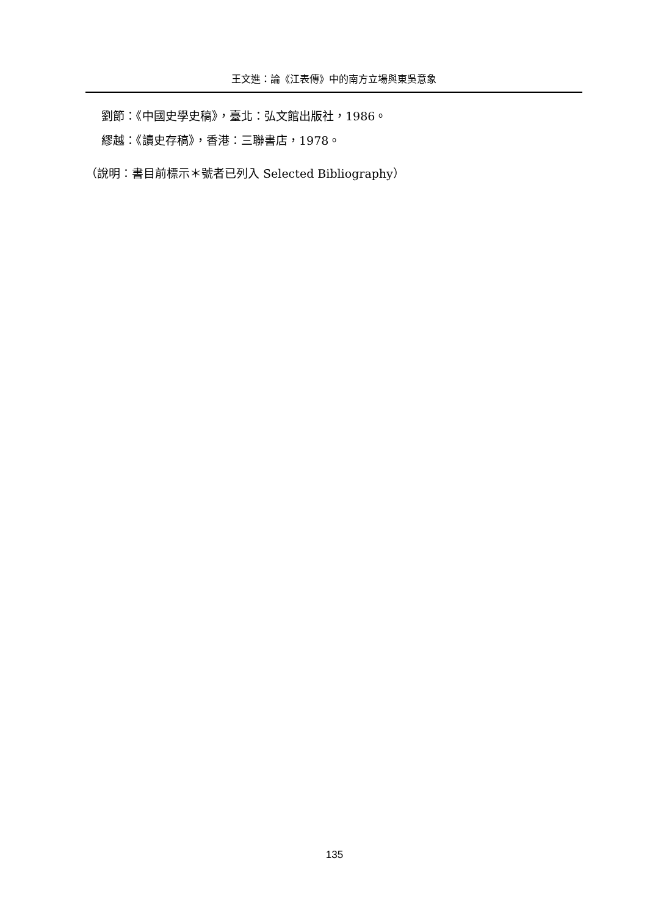王文進：論《江表傳》中的南方立場與東吳意象
劉節：《中國史學史稿》，臺北：弘文館出版社，1986。
繆越：《讀史存稿》，香港：三聯書店，1978。
（說明：書目前標示＊號者已列入 Selected Bibliography）
135